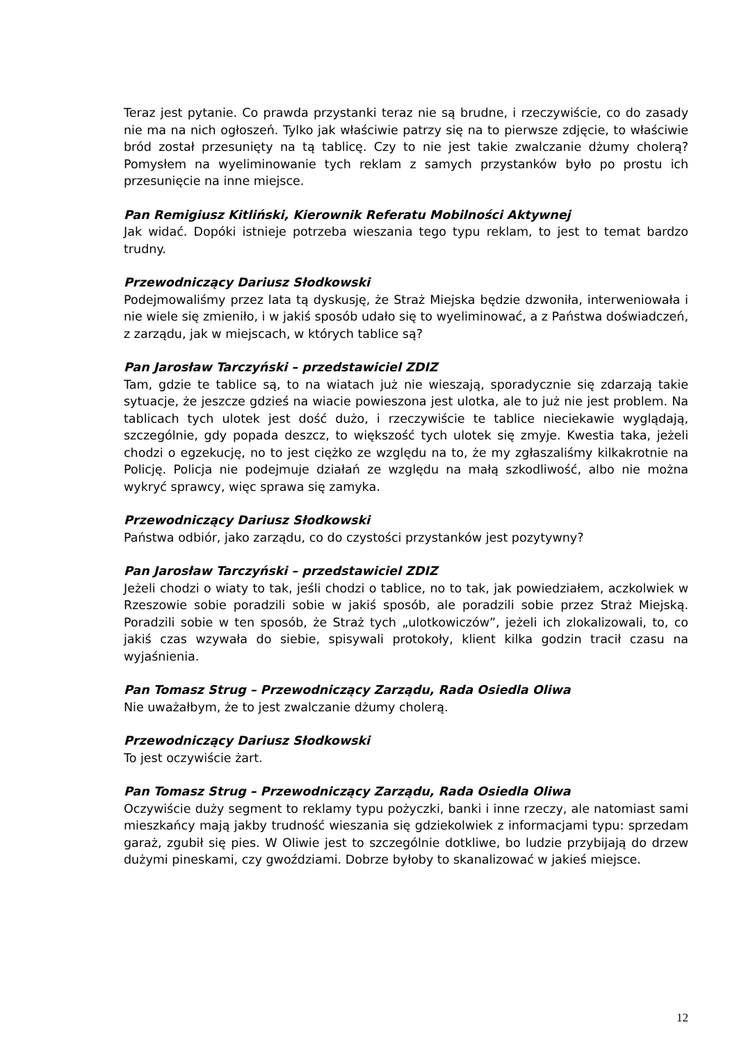Teraz jest pytanie. Co prawda przystanki teraz nie są brudne, i rzeczywiście, co do zasady nie ma na nich ogłoszeń. Tylko jak właściwie patrzy się na to pierwsze zdjęcie, to właściwie bród został przesunięty na tą tablicę. Czy to nie jest takie zwalczanie dżumy cholerą? Pomysłem na wyeliminowanie tych reklam z samych przystanków było po prostu ich przesunięcie na inne miejsce.
Pan Remigiusz Kitliński, Kierownik Referatu Mobilności Aktywnej
Jak widać. Dopóki istnieje potrzeba wieszania tego typu reklam, to jest to temat bardzo trudny.
Przewodniczący Dariusz Słodkowski
Podejmowaliśmy przez lata tą dyskusję, że Straż Miejska będzie dzwoniła, interweniowała i nie wiele się zmieniło, i w jakiś sposób udało się to wyeliminować, a z Państwa doświadczeń, z zarządu, jak w miejscach, w których tablice są?
Pan Jarosław Tarczyński – przedstawiciel ZDIZ
Tam, gdzie te tablice są, to na wiatach już nie wieszają, sporadycznie się zdarzają takie sytuacje, że jeszcze gdzieś na wiacie powieszona jest ulotka, ale to już nie jest problem. Na tablicach tych ulotek jest dość dużo, i rzeczywiście te tablice nieciekawie wyglądają, szczególnie, gdy popada deszcz, to większość tych ulotek się zmyje. Kwestia taka, jeżeli chodzi o egzekucję, no to jest ciężko ze względu na to, że my zgłaszaliśmy kilkakrotnie na Policję. Policja nie podejmuje działań ze względu na małą szkodliwość, albo nie można wykryć sprawcy, więc sprawa się zamyka.
Przewodniczący Dariusz Słodkowski
Państwa odbiór, jako zarządu, co do czystości przystanków jest pozytywny?
Pan Jarosław Tarczyński – przedstawiciel ZDIZ
Jeżeli chodzi o wiaty to tak, jeśli chodzi o tablice, no to tak, jak powiedziałem, aczkolwiek w Rzeszowie sobie poradzili sobie w jakiś sposób, ale poradzili sobie przez Straż Miejską. Poradzili sobie w ten sposób, że Straż tych „ulotkowiczów”, jeżeli ich zlokalizowali, to, co jakiś czas wzywała do siebie, spisywali protokoły, klient kilka godzin tracił czasu na wyjaśnienia.
Pan Tomasz Strug – Przewodniczący Zarządu, Rada Osiedla Oliwa
Nie uważałbym, że to jest zwalczanie dżumy cholerą.
Przewodniczący Dariusz Słodkowski
To jest oczywiście żart.
Pan Tomasz Strug – Przewodniczący Zarządu, Rada Osiedla Oliwa
Oczywiście duży segment to reklamy typu pożyczki, banki i inne rzeczy, ale natomiast sami mieszkańcy mają jakby trudność wieszania się gdziekolwiek z informacjami typu: sprzedam garaż, zgubił się pies. W Oliwie jest to szczególnie dotkliwe, bo ludzie przybijają do drzew dużymi pineskami, czy gwoździami. Dobrze byłoby to skanalizować w jakieś miejsce.
12